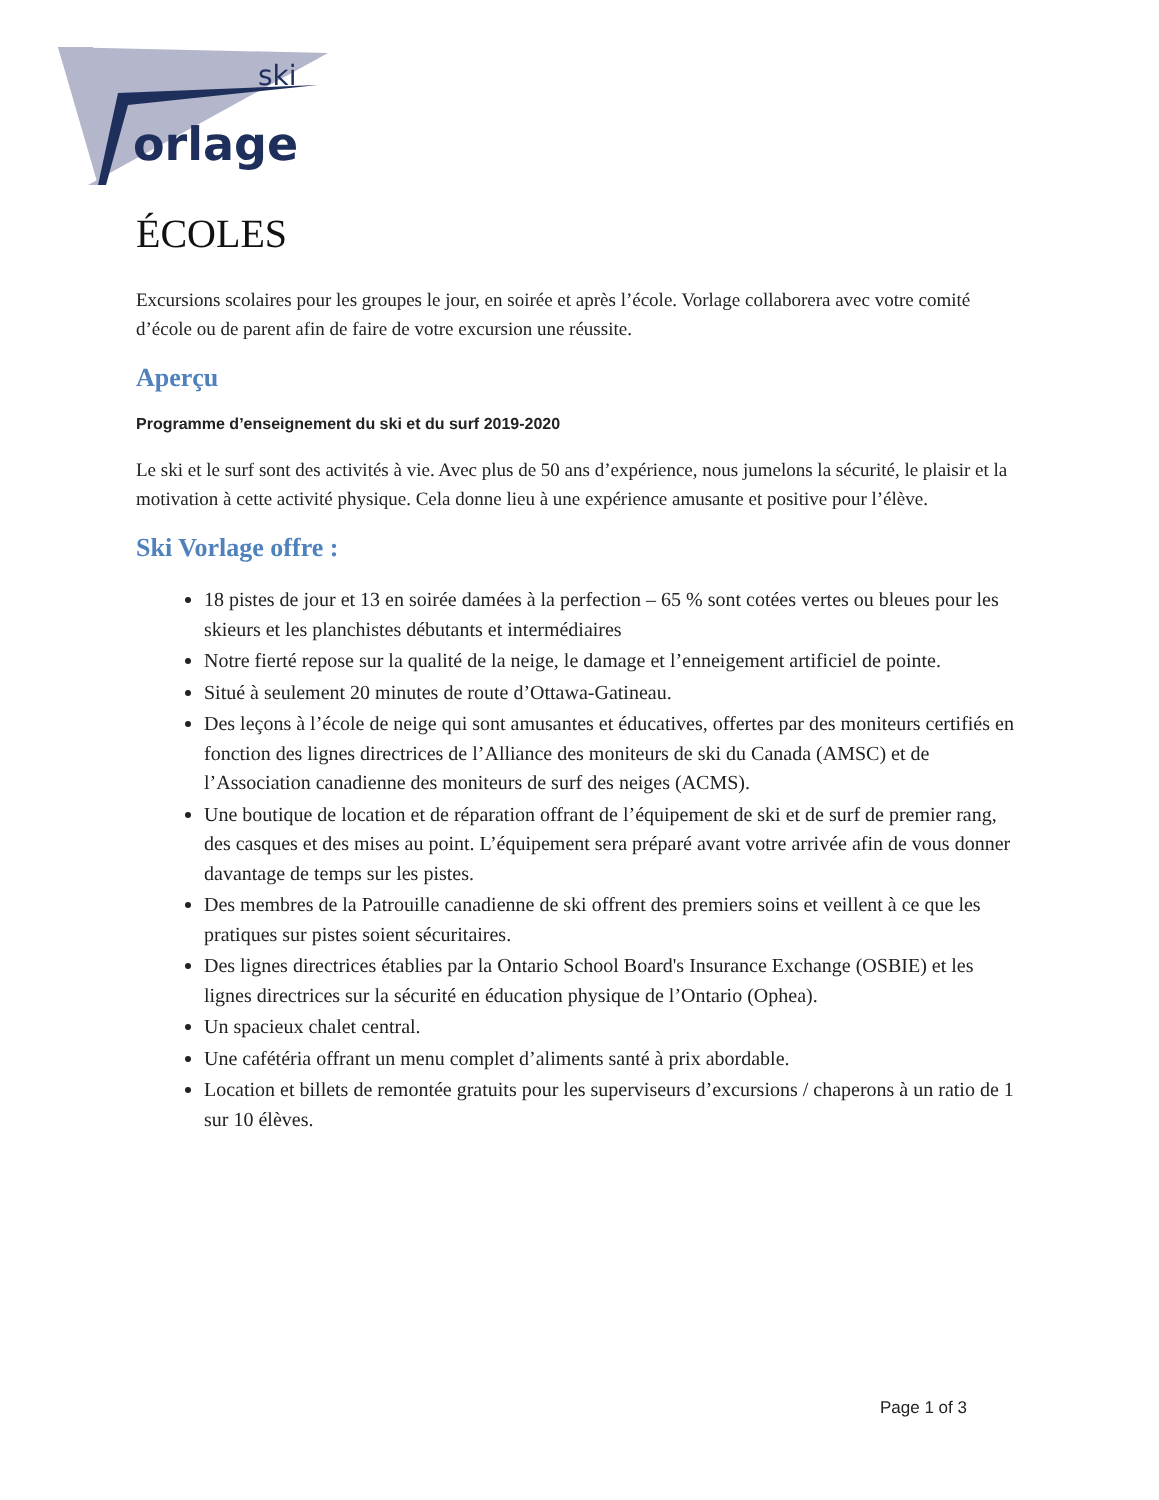ski
orlage
ÉCOLES
Excursions scolaires pour les groupes le jour, en soirée et après l’école. Vorlage collaborera avec votre comité d’école ou de parent afin de faire de votre excursion une réussite.
Aperçu
Programme d’enseignement du ski et du surf 2019-2020
Le ski et le surf sont des activités à vie. Avec plus de 50 ans d’expérience, nous jumelons la sécurité, le plaisir et la motivation à cette activité physique. Cela donne lieu à une expérience amusante et positive pour l’élève.
Ski Vorlage offre :
18 pistes de jour et 13 en soirée damées à la perfection – 65 % sont cotées vertes ou bleues pour les skieurs et les planchistes débutants et intermédiaires
Notre fierté repose sur la qualité de la neige, le damage et l’enneigement artificiel de pointe.
Situé à seulement 20 minutes de route d’Ottawa-Gatineau.
Des leçons à l’école de neige qui sont amusantes et éducatives, offertes par des moniteurs certifiés en fonction des lignes directrices de l’Alliance des moniteurs de ski du Canada (AMSC) et de l’Association canadienne des moniteurs de surf des neiges (ACMS).
Une boutique de location et de réparation offrant de l’équipement de ski et de surf de premier rang, des casques et des mises au point. L’équipement sera préparé avant votre arrivée afin de vous donner davantage de temps sur les pistes.
Des membres de la Patrouille canadienne de ski offrent des premiers soins et veillent à ce que les pratiques sur pistes soient sécuritaires.
Des lignes directrices établies par la Ontario School Board's Insurance Exchange (OSBIE) et les lignes directrices sur la sécurité en éducation physique de l’Ontario (Ophea).
Un spacieux chalet central.
Une cafétéria offrant un menu complet d’aliments santé à prix abordable.
Location et billets de remontée gratuits pour les superviseurs d’excursions / chaperons à un ratio de 1 sur 10 élèves.
Page 1 of 3